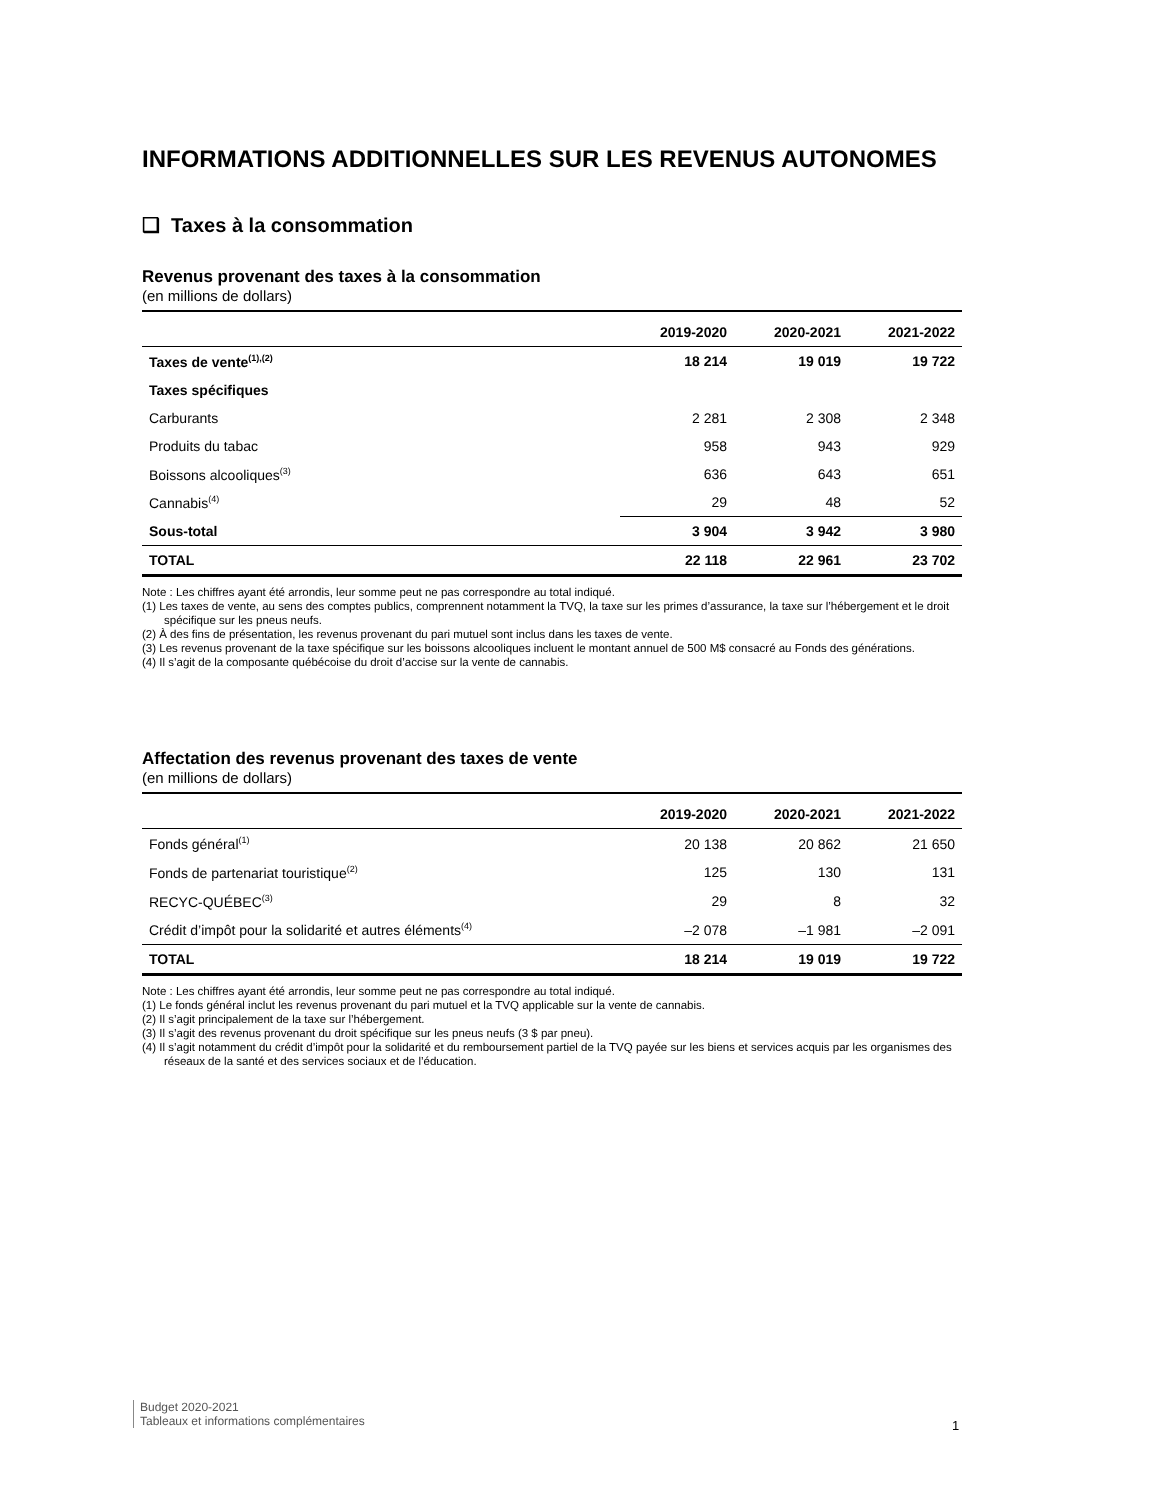INFORMATIONS ADDITIONNELLES SUR LES REVENUS AUTONOMES
❑ Taxes à la consommation
Revenus provenant des taxes à la consommation
(en millions de dollars)
| | 2019-2020 | 2020-2021 | 2021-2022 |
| --- | --- | --- | --- |
| Taxes de vente<sup>(1),(2)</sup> | 18 214 | 19 019 | 19 722 |
| Taxes spécifiques | | | |
| Carburants | 2 281 | 2 308 | 2 348 |
| Produits du tabac | 958 | 943 | 929 |
| Boissons alcooliques<sup>(3)</sup> | 636 | 643 | 651 |
| Cannabis<sup>(4)</sup> | 29 | 48 | 52 |
| Sous-total | 3 904 | 3 942 | 3 980 |
| TOTAL | 22 118 | 22 961 | 23 702 |
Note : Les chiffres ayant été arrondis, leur somme peut ne pas correspondre au total indiqué.
(1) Les taxes de vente, au sens des comptes publics, comprennent notamment la TVQ, la taxe sur les primes d’assurance, la taxe sur l’hébergement et le droit spécifique sur les pneus neufs.
(2) À des fins de présentation, les revenus provenant du pari mutuel sont inclus dans les taxes de vente.
(3) Les revenus provenant de la taxe spécifique sur les boissons alcooliques incluent le montant annuel de 500 M$ consacré au Fonds des générations.
(4) Il s’agit de la composante québécoise du droit d’accise sur la vente de cannabis.
Affectation des revenus provenant des taxes de vente
(en millions de dollars)
| | 2019-2020 | 2020-2021 | 2021-2022 |
| --- | --- | --- | --- |
| Fonds général<sup>(1)</sup> | 20 138 | 20 862 | 21 650 |
| Fonds de partenariat touristique<sup>(2)</sup> | 125 | 130 | 131 |
| RECYC-QUÉBEC<sup>(3)</sup> | 29 | 8 | 32 |
| Crédit d’impôt pour la solidarité et autres éléments<sup>(4)</sup> | –2 078 | –1 981 | –2 091 |
| TOTAL | 18 214 | 19 019 | 19 722 |
Note : Les chiffres ayant été arrondis, leur somme peut ne pas correspondre au total indiqué.
(1) Le fonds général inclut les revenus provenant du pari mutuel et la TVQ applicable sur la vente de cannabis.
(2) Il s’agit principalement de la taxe sur l’hébergement.
(3) Il s’agit des revenus provenant du droit spécifique sur les pneus neufs (3 $ par pneu).
(4) Il s’agit notamment du crédit d’impôt pour la solidarité et du remboursement partiel de la TVQ payée sur les biens et services acquis par les organismes des réseaux de la santé et des services sociaux et de l’éducation.
Budget 2020-2021
Tableaux et informations complémentaires
1